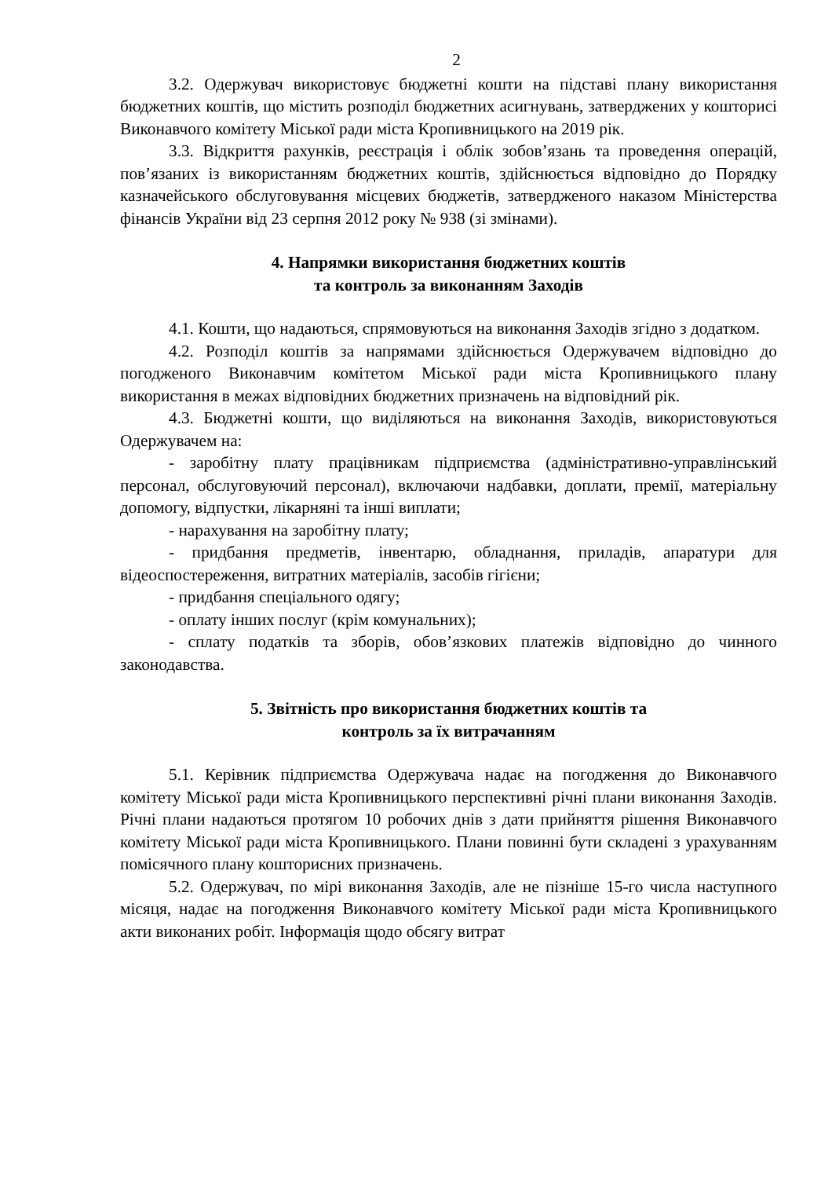2
3.2. Одержувач використовує бюджетні кошти на підставі плану використання бюджетних коштів, що містить розподіл бюджетних асигнувань, затверджених у кошторисі Виконавчого комітету Міської ради міста Кропивницького на 2019 рік.
3.3. Відкриття рахунків, реєстрація і облік зобов’язань та проведення операцій, пов’язаних із використанням бюджетних коштів, здійснюється відповідно до Порядку казначейського обслуговування місцевих бюджетів, затвердженого наказом Міністерства фінансів України від 23 серпня 2012 року № 938 (зі змінами).
4. Напрямки використання бюджетних коштів
та контроль за виконанням Заходів
4.1. Кошти, що надаються, спрямовуються на виконання Заходів згідно з додатком.
4.2. Розподіл коштів за напрямами здійснюється Одержувачем відповідно до погодженого Виконавчим комітетом Міської ради міста Кропивницького плану використання в межах відповідних бюджетних призначень на відповідний рік.
4.3. Бюджетні кошти, що виділяються на виконання Заходів, використовуються Одержувачем на:
- заробітну плату працівникам підприємства (адміністративно-управлінський персонал, обслуговуючий персонал), включаючи надбавки, доплати, премії, матеріальну допомогу, відпустки, лікарняні та інші виплати;
- нарахування на заробітну плату;
- придбання предметів, інвентарю, обладнання, приладів, апаратури для відеоспостереження, витратних матеріалів, засобів гігієни;
- придбання спеціального одягу;
- оплату інших послуг (крім комунальних);
- сплату податків та зборів, обов’язкових платежів відповідно до чинного законодавства.
5. Звітність про використання бюджетних коштів та
контроль за їх витрачанням
5.1. Керівник підприємства Одержувача надає на погодження до Виконавчого комітету Міської ради міста Кропивницького перспективні річні плани виконання Заходів. Річні плани надаються протягом 10 робочих днів з дати прийняття рішення Виконавчого комітету Міської ради міста Кропивницького. Плани повинні бути складені з урахуванням помісячного плану кошторисних призначень.
5.2. Одержувач, по мірі виконання Заходів, але не пізніше 15-го числа наступного місяця, надає на погодження Виконавчого комітету Міської ради міста Кропивницького акти виконаних робіт. Інформація щодо обсягу витрат